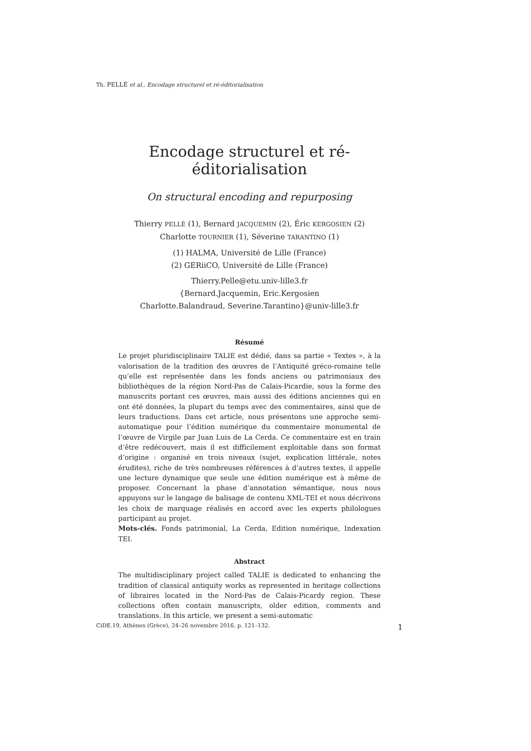Th. PELLÉ et al., Encodage structurel et ré-éditorialisation
Encodage structurel et ré-éditorialisation
On structural encoding and repurposing
Thierry PELLÉ (1), Bernard JACQUEMIN (2), Éric KERGOSIEN (2)
Charlotte TOURNIER (1), Séverine TARANTINO (1)
(1) HALMA, Université de Lille (France)
(2) GERiiCO, Université de Lille (France)
Thierry.Pelle@etu.univ-lille3.fr
{Bernard.Jacquemin, Eric.Kergosien
Charlotte.Balandraud, Severine.Tarantino}@univ-lille3.fr
Résumé
Le projet pluridisciplinaire TALIE est dédié, dans sa partie « Textes », à la valorisation de la tradition des œuvres de l’Antiquité gréco-romaine telle qu’elle est représentée dans les fonds anciens ou patrimoniaux des bibliothèques de la région Nord-Pas de Calais-Picardie, sous la forme des manuscrits portant ces œuvres, mais aussi des éditions anciennes qui en ont été données, la plupart du temps avec des commentaires, ainsi que de leurs traductions. Dans cet article, nous présentons une approche semi-automatique pour l’édition numérique du commentaire monumental de l’œuvre de Virgile par Juan Luis de La Cerda. Ce commentaire est en train d’être redécouvert, mais il est difficilement exploitable dans son format d’origine : organisé en trois niveaux (sujet, explication littérale, notes érudites), riche de très nombreuses références à d’autres textes, il appelle une lecture dynamique que seule une édition numérique est à même de proposer. Concernant la phase d’annotation sémantique, nous nous appuyons sur le langage de balisage de contenu XML-TEI et nous décrivons les choix de marquage réalisés en accord avec les experts philologues participant au projet.
Mots-clés. Fonds patrimonial, La Cerda, Edition numérique, Indexation TEI.
Abstract
The multidisciplinary project called TALIE is dedicated to enhancing the tradition of classical antiquity works as represented in heritage collections of libraires located in the Nord-Pas de Calais-Picardy region. These collections often contain manuscripts, older edition, comments and translations. In this article, we present a semi-automatic
CiDE.19, Athènes (Grèce), 24–26 novembre 2016, p. 121–132. 1